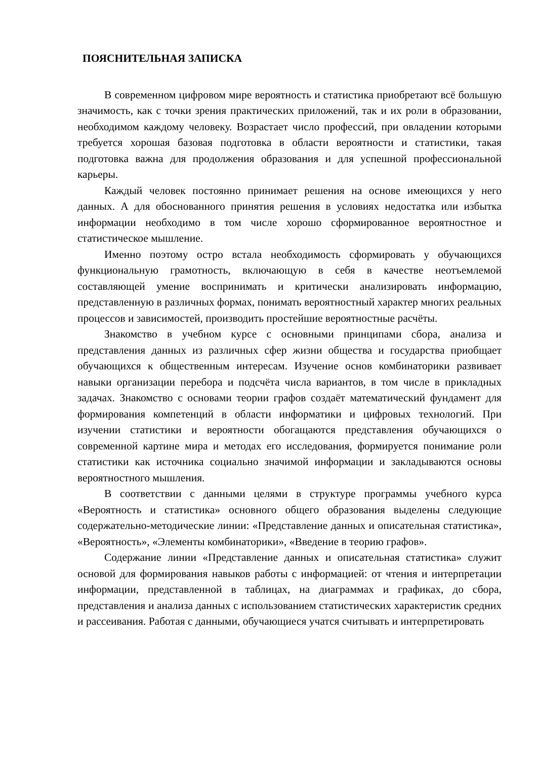ПОЯСНИТЕЛЬНАЯ ЗАПИСКА
В современном цифровом мире вероятность и статистика приобретают всё большую значимость, как с точки зрения практических приложений, так и их роли в образовании, необходимом каждому человеку. Возрастает число профессий, при овладении которыми требуется хорошая базовая подготовка в области вероятности и статистики, такая подготовка важна для продолжения образования и для успешной профессиональной карьеры.
Каждый человек постоянно принимает решения на основе имеющихся у него данных. А для обоснованного принятия решения в условиях недостатка или избытка информации необходимо в том числе хорошо сформированное вероятностное и статистическое мышление.
Именно поэтому остро встала необходимость сформировать у обучающихся функциональную грамотность, включающую в себя в качестве неотъемлемой составляющей умение воспринимать и критически анализировать информацию, представленную в различных формах, понимать вероятностный характер многих реальных процессов и зависимостей, производить простейшие вероятностные расчёты.
Знакомство в учебном курсе с основными принципами сбора, анализа и представления данных из различных сфер жизни общества и государства приобщает обучающихся к общественным интересам. Изучение основ комбинаторики развивает навыки организации перебора и подсчёта числа вариантов, в том числе в прикладных задачах. Знакомство с основами теории графов создаёт математический фундамент для формирования компетенций в области информатики и цифровых технологий. При изучении статистики и вероятности обогащаются представления обучающихся о современной картине мира и методах его исследования, формируется понимание роли статистики как источника социально значимой информации и закладываются основы вероятностного мышления.
В соответствии с данными целями в структуре программы учебного курса «Вероятность и статистика» основного общего образования выделены следующие содержательно-методические линии: «Представление данных и описательная статистика», «Вероятность», «Элементы комбинаторики», «Введение в теорию графов».
Содержание линии «Представление данных и описательная статистика» служит основой для формирования навыков работы с информацией: от чтения и интерпретации информации, представленной в таблицах, на диаграммах и графиках, до сбора, представления и анализа данных с использованием статистических характеристик средних и рассеивания. Работая с данными, обучающиеся учатся считывать и интерпретировать